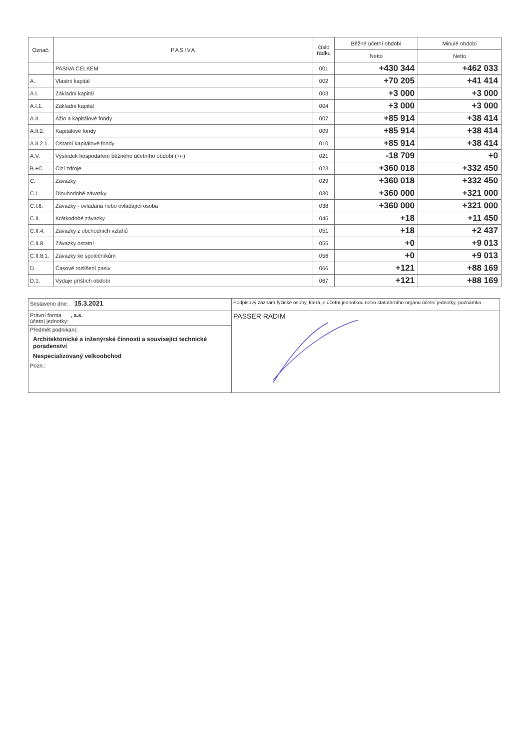| Označ. | PASIVA | číslo řádku | Běžné účetní období | Minulé období |
| --- | --- | --- | --- | --- |
| | | | Netto | Netto |
| | PASIVA CELKEM | 001 | +430 344 | +462 033 |
| A. | Vlastní kapitál | 002 | +70 205 | +41 414 |
| A.I. | Základní kapitál | 003 | +3 000 | +3 000 |
| A.I.1. | Základní kapitál | 004 | +3 000 | +3 000 |
| A.II. | Ážio a kapitálové fondy | 007 | +85 914 | +38 414 |
| A.II.2. | Kapitálové fondy | 009 | +85 914 | +38 414 |
| A.II.2.1. | Ostatní kapitálové fondy | 010 | +85 914 | +38 414 |
| A.V. | Výsledek hospodaření běžného účetního období (+/-) | 021 | -18 709 | +0 |
| B.+C. | Cizí zdroje | 023 | +360 018 | +332 450 |
| C. | Závazky | 029 | +360 018 | +332 450 |
| C.I. | Dlouhodobé závazky | 030 | +360 000 | +321 000 |
| C.I.6. | Závazky - ovládaná nebo ovládající osoba | 038 | +360 000 | +321 000 |
| C.II. | Krátkodobé závazky | 045 | +18 | +11 450 |
| C.II.4. | Závazky z obchodních vztahů | 051 | +18 | +2 437 |
| C.II.8. | Závazky ostatní | 055 | +0 | +9 013 |
| C.II.8.1. | Závazky ke společníkům | 056 | +0 | +9 013 |
| D. | Časové rozlišení pasiv | 066 | +121 | +88 169 |
| D.1. | Výdaje příštích období | 067 | +121 | +88 169 |
| Sestaveno dne: 15.3.2021 | Podpisový záznam fyzické osoby, která je účetní jednotkou nebo statutárního orgánu účetní jednotky, poznámka |
| Právní forma , a.s. účetní jednotky: | PASSER RADIM |
| Předmět podnikání: Architektonické a inženýrské činnosti a související technické poradenství Nespecializovaný velkoobchod Pozn.: | |